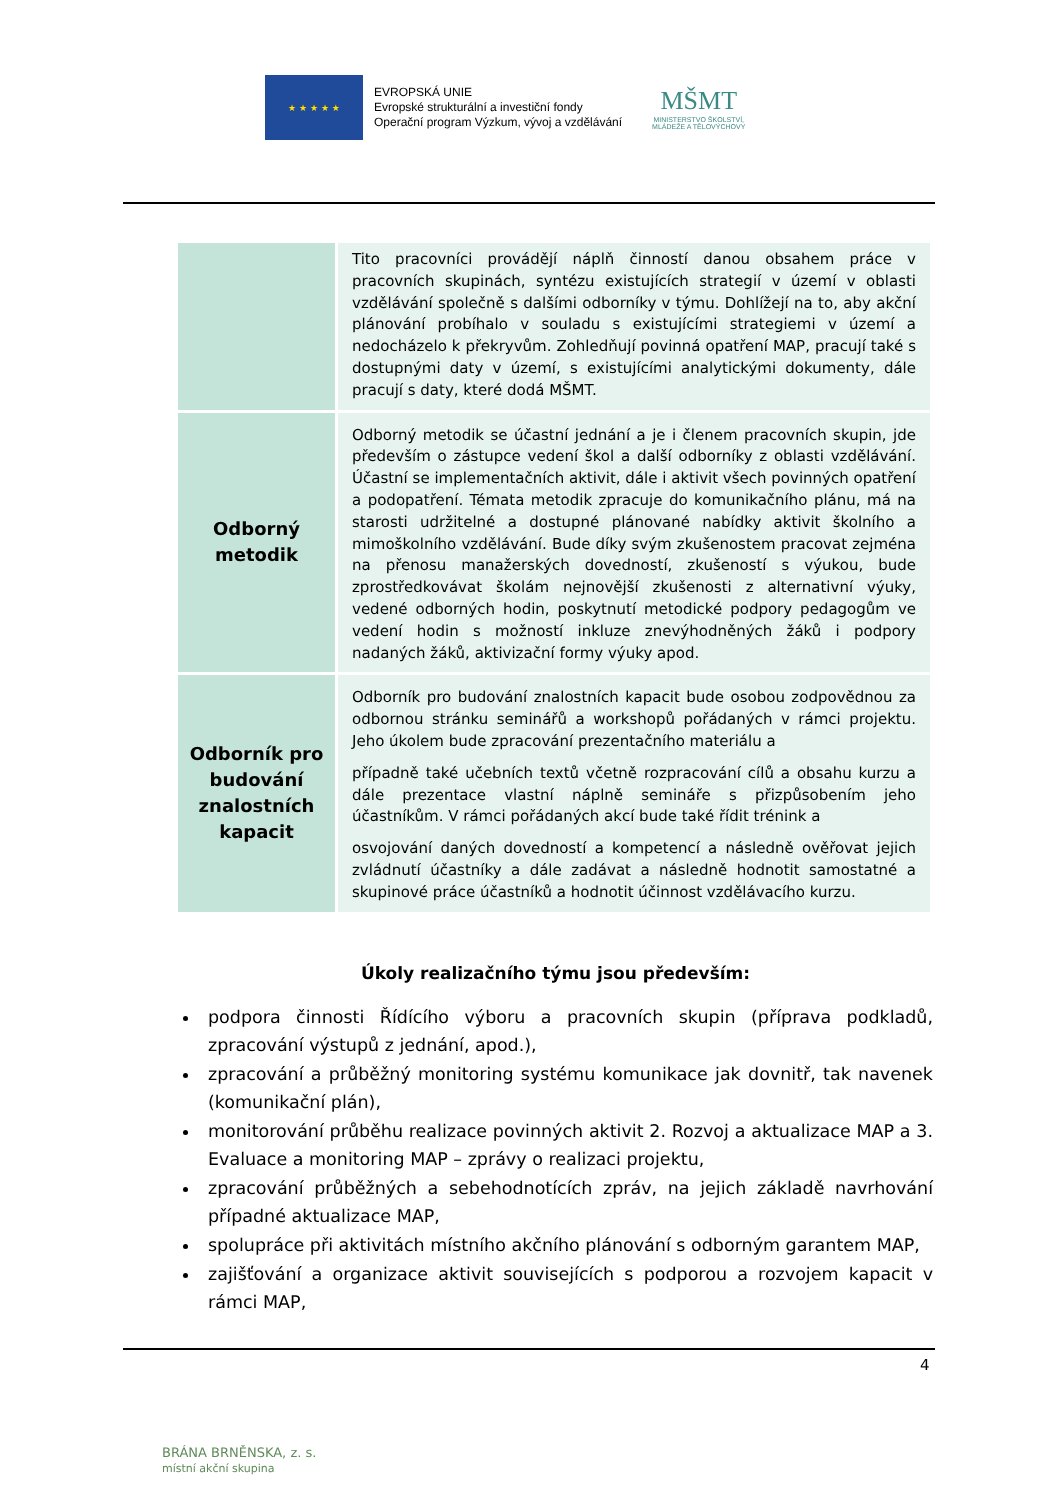★ ★ ★ ★ ★
EVROPSKÁ UNIE
Evropské strukturální a investiční fondy
Operační program Výzkum, vývoj a vzdělávání
MŠMT
MINISTERSTVO ŠKOLSTVÍ,
MLÁDEŽE A TĚLOVÝCHOVY
| | Tito pracovníci provádějí náplň činností danou obsahem práce v pracovních skupinách, syntézu existujících strategií v území v oblasti vzdělávání společně s dalšími odborníky v týmu. Dohlížejí na to, aby akční plánování probíhalo v souladu s existujícími strategiemi v území a nedocházelo k překryvům. Zohledňují povinná opatření MAP, pracují také s dostupnými daty v území, s existujícími analytickými dokumenty, dále pracují s daty, které dodá MŠMT. |
| Odborný metodik | Odborný metodik se účastní jednání a je i členem pracovních skupin, jde především o zástupce vedení škol a další odborníky z oblasti vzdělávání. Účastní se implementačních aktivit, dále i aktivit všech povinných opatření a podopatření. Témata metodik zpracuje do komunikačního plánu, má na starosti udržitelné a dostupné plánované nabídky aktivit školního a mimoškolního vzdělávání. Bude díky svým zkušenostem pracovat zejména na přenosu manažerských dovedností, zkušeností s výukou, bude zprostředkovávat školám nejnovější zkušenosti z alternativní výuky, vedené odborných hodin, poskytnutí metodické podpory pedagogům ve vedení hodin s možností inkluze znevýhodněných žáků i podpory nadaných žáků, aktivizační formy výuky apod. |
| Odborník pro budování znalostních kapacit | Odborník pro budování znalostních kapacit bude osobou zodpovědnou za odbornou stránku seminářů a workshopů pořádaných v rámci projektu. Jeho úkolem bude zpracování prezentačního materiálu a případně také učebních textů včetně rozpracování cílů a obsahu kurzu a dále prezentace vlastní náplně semináře s přizpůsobením jeho účastníkům. V rámci pořádaných akcí bude také řídit trénink a osvojování daných dovedností a kompetencí a následně ověřovat jejich zvládnutí účastníky a dále zadávat a následně hodnotit samostatné a skupinové práce účastníků a hodnotit účinnost vzdělávacího kurzu. |
Úkoly realizačního týmu jsou především:
podpora činnosti Řídícího výboru a pracovních skupin (příprava podkladů, zpracování výstupů z jednání, apod.),
zpracování a průběžný monitoring systému komunikace jak dovnitř, tak navenek (komunikační plán),
monitorování průběhu realizace povinných aktivit 2. Rozvoj a aktualizace MAP a 3. Evaluace a monitoring MAP – zprávy o realizaci projektu,
zpracování průběžných a sebehodnotících zpráv, na jejich základě navrhování případné aktualizace MAP,
spolupráce při aktivitách místního akčního plánování s odborným garantem MAP,
zajišťování a organizace aktivit souvisejících s podporou a rozvojem kapacit v rámci MAP,
4
BRÁNA BRNĚNSKA, z. s.
místní akční skupina